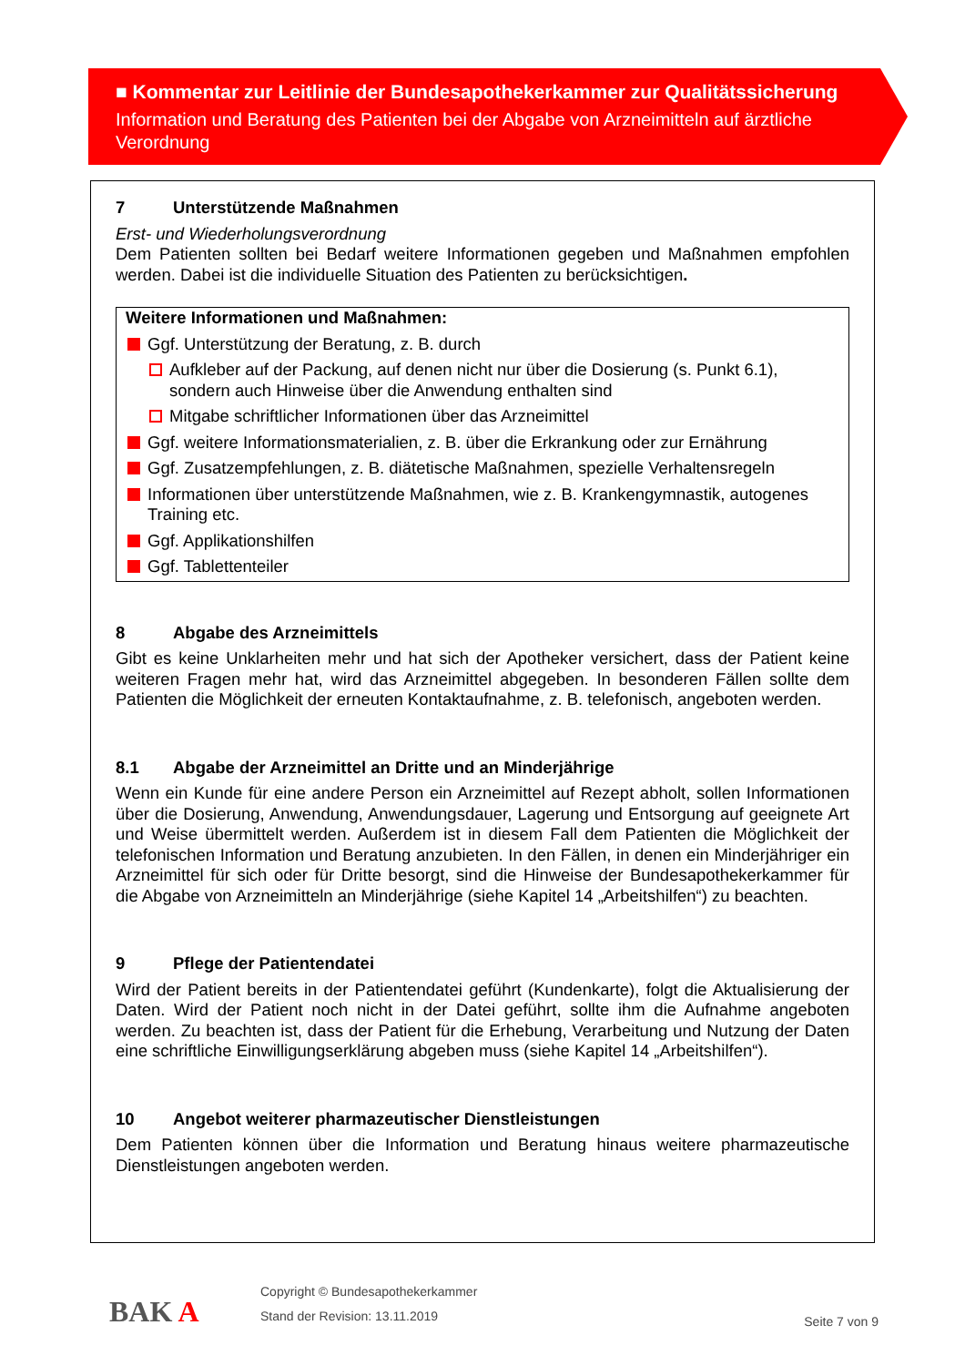■ Kommentar zur Leitlinie der Bundesapothekerkammer zur Qualitätssicherung
Information und Beratung des Patienten bei der Abgabe von Arzneimitteln auf ärztliche Verordnung
7 Unterstützende Maßnahmen
Erst- und Wiederholungsverordnung
Dem Patienten sollten bei Bedarf weitere Informationen gegeben und Maßnahmen empfohlen werden. Dabei ist die individuelle Situation des Patienten zu berücksichtigen.
Weitere Informationen und Maßnahmen:
Ggf. Unterstützung der Beratung, z. B. durch
Aufkleber auf der Packung, auf denen nicht nur über die Dosierung (s. Punkt 6.1), sondern auch Hinweise über die Anwendung enthalten sind
Mitgabe schriftlicher Informationen über das Arzneimittel
Ggf. weitere Informationsmaterialien, z. B. über die Erkrankung oder zur Ernährung
Ggf. Zusatzempfehlungen, z. B. diätetische Maßnahmen, spezielle Verhaltensregeln
Informationen über unterstützende Maßnahmen, wie z. B. Krankengymnastik, autogenes Training etc.
Ggf. Applikationshilfen
Ggf. Tablettenteiler
8 Abgabe des Arzneimittels
Gibt es keine Unklarheiten mehr und hat sich der Apotheker versichert, dass der Patient keine weiteren Fragen mehr hat, wird das Arzneimittel abgegeben. In besonderen Fällen sollte dem Patienten die Möglichkeit der erneuten Kontaktaufnahme, z. B. telefonisch, angeboten werden.
8.1 Abgabe der Arzneimittel an Dritte und an Minderjährige
Wenn ein Kunde für eine andere Person ein Arzneimittel auf Rezept abholt, sollen Informationen über die Dosierung, Anwendung, Anwendungsdauer, Lagerung und Entsorgung auf geeignete Art und Weise übermittelt werden. Außerdem ist in diesem Fall dem Patienten die Möglichkeit der telefonischen Information und Beratung anzubieten. In den Fällen, in denen ein Minderjähriger ein Arzneimittel für sich oder für Dritte besorgt, sind die Hinweise der Bundesapothekerkammer für die Abgabe von Arzneimitteln an Minderjährige (siehe Kapitel 14 „Arbeitshilfen“) zu beachten.
9 Pflege der Patientendatei
Wird der Patient bereits in der Patientendatei geführt (Kundenkarte), folgt die Aktualisierung der Daten. Wird der Patient noch nicht in der Datei geführt, sollte ihm die Aufnahme angeboten werden. Zu beachten ist, dass der Patient für die Erhebung, Verarbeitung und Nutzung der Daten eine schriftliche Einwilligungserklärung abgeben muss (siehe Kapitel 14 „Arbeitshilfen“).
10 Angebot weiterer pharmazeutischer Dienstleistungen
Dem Patienten können über die Information und Beratung hinaus weitere pharmazeutische Dienstleistungen angeboten werden.
BAK A
Copyright © Bundesapothekerkammer
Stand der Revision: 13.11.2019
Seite 7 von 9